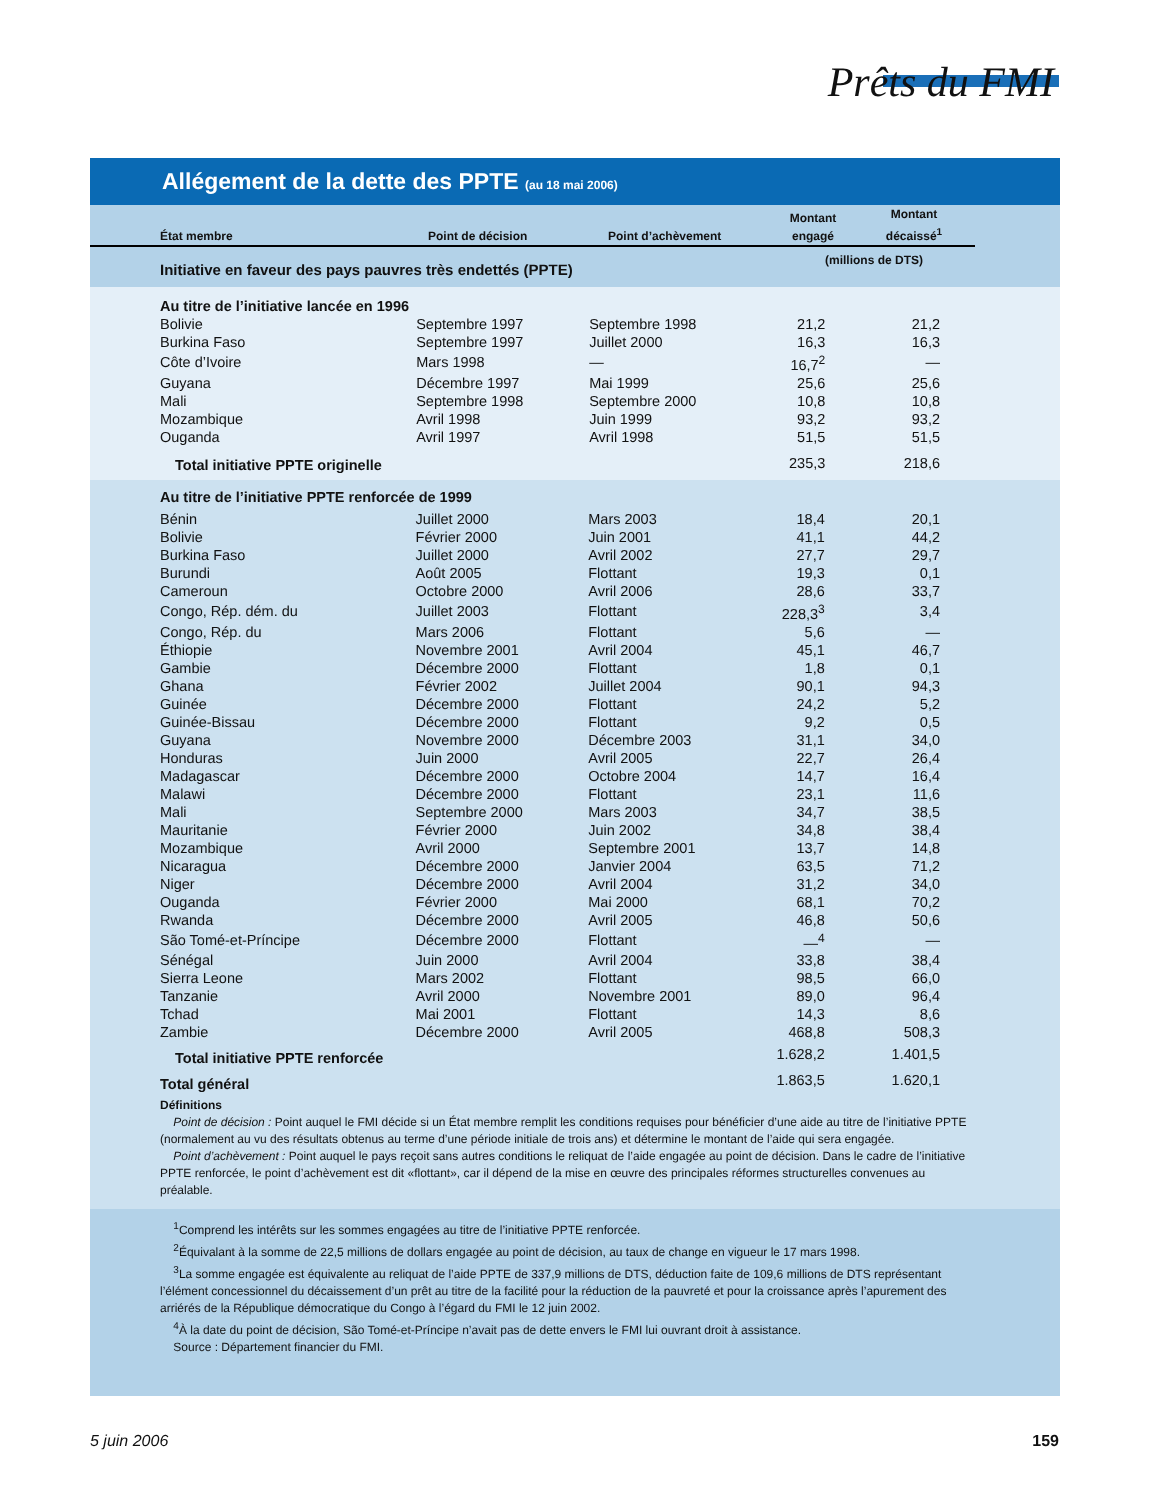Prêts du FMI
Allégement de la dette des PPTE (au 18 mai 2006)
| État membre | Point de décision | Point d’achèvement | Montant engagé | Montant décaissé<sup>1</sup> | |
| --- | --- | --- | --- | --- | --- |
| Initiative en faveur des pays pauvres très endettés (PPTE) | | | (millions de DTS) | | |
| Au titre de l’initiative lancée en 1996 | | | | |
| Bolivie | Septembre 1997 | Septembre 1998 | 21,2 | 21,2 |
| Burkina Faso | Septembre 1997 | Juillet 2000 | 16,3 | 16,3 |
| Côte d’Ivoire | Mars 1998 | — | 16,7<sup>2</sup> | — |
| Guyana | Décembre 1997 | Mai 1999 | 25,6 | 25,6 |
| Mali | Septembre 1998 | Septembre 2000 | 10,8 | 10,8 |
| Mozambique | Avril 1998 | Juin 1999 | 93,2 | 93,2 |
| Ouganda | Avril 1997 | Avril 1998 | 51,5 | 51,5 |
| Total initiative PPTE originelle | | | 235,3 | 218,6 |
| Au titre de l’initiative PPTE renforcée de 1999 | | | | |
| Bénin | Juillet 2000 | Mars 2003 | 18,4 | 20,1 |
| Bolivie | Février 2000 | Juin 2001 | 41,1 | 44,2 |
| Burkina Faso | Juillet 2000 | Avril 2002 | 27,7 | 29,7 |
| Burundi | Août 2005 | Flottant | 19,3 | 0,1 |
| Cameroun | Octobre 2000 | Avril 2006 | 28,6 | 33,7 |
| Congo, Rép. dém. du | Juillet 2003 | Flottant | 228,3<sup>3</sup> | 3,4 |
| Congo, Rép. du | Mars 2006 | Flottant | 5,6 | — |
| Éthiopie | Novembre 2001 | Avril 2004 | 45,1 | 46,7 |
| Gambie | Décembre 2000 | Flottant | 1,8 | 0,1 |
| Ghana | Février 2002 | Juillet 2004 | 90,1 | 94,3 |
| Guinée | Décembre 2000 | Flottant | 24,2 | 5,2 |
| Guinée-Bissau | Décembre 2000 | Flottant | 9,2 | 0,5 |
| Guyana | Novembre 2000 | Décembre 2003 | 31,1 | 34,0 |
| Honduras | Juin 2000 | Avril 2005 | 22,7 | 26,4 |
| Madagascar | Décembre 2000 | Octobre 2004 | 14,7 | 16,4 |
| Malawi | Décembre 2000 | Flottant | 23,1 | 11,6 |
| Mali | Septembre 2000 | Mars 2003 | 34,7 | 38,5 |
| Mauritanie | Février 2000 | Juin 2002 | 34,8 | 38,4 |
| Mozambique | Avril 2000 | Septembre 2001 | 13,7 | 14,8 |
| Nicaragua | Décembre 2000 | Janvier 2004 | 63,5 | 71,2 |
| Niger | Décembre 2000 | Avril 2004 | 31,2 | 34,0 |
| Ouganda | Février 2000 | Mai 2000 | 68,1 | 70,2 |
| Rwanda | Décembre 2000 | Avril 2005 | 46,8 | 50,6 |
| São Tomé-et-Príncipe | Décembre 2000 | Flottant | —<sup>4</sup> | — |
| Sénégal | Juin 2000 | Avril 2004 | 33,8 | 38,4 |
| Sierra Leone | Mars 2002 | Flottant | 98,5 | 66,0 |
| Tanzanie | Avril 2000 | Novembre 2001 | 89,0 | 96,4 |
| Tchad | Mai 2001 | Flottant | 14,3 | 8,6 |
| Zambie | Décembre 2000 | Avril 2005 | 468,8 | 508,3 |
| Total initiative PPTE renforcée | | | 1.628,2 | 1.401,5 |
| Total général | | | 1.863,5 | 1.620,1 |
Définitions
Point de décision : Point auquel le FMI décide si un État membre remplit les conditions requises pour bénéficier d’une aide au titre de l’initiative PPTE (normalement au vu des résultats obtenus au terme d’une période initiale de trois ans) et détermine le montant de l’aide qui sera engagée.
Point d’achèvement : Point auquel le pays reçoit sans autres conditions le reliquat de l’aide engagée au point de décision. Dans le cadre de l’initiative PPTE renforcée, le point d’achèvement est dit «flottant», car il dépend de la mise en œuvre des principales réformes structurelles convenues au préalable.
<sup>1</sup> Comprend les intérêts sur les sommes engagées au titre de l’initiative PPTE renforcée.
<sup>2</sup> Équivalant à la somme de 22,5 millions de dollars engagée au point de décision, au taux de change en vigueur le 17 mars 1998.
<sup>3</sup> La somme engagée est équivalente au reliquat de l’aide PPTE de 337,9 millions de DTS, déduction faite de 109,6 millions de DTS représentant l’élément concessionnel du décaissement d’un prêt au titre de la facilité pour la réduction de la pauvreté et pour la croissance après l’apurement des arriérés de la République démocratique du Congo à l’égard du FMI le 12 juin 2002.
<sup>4</sup> À la date du point de décision, São Tomé-et-Príncipe n’avait pas de dette envers le FMI lui ouvrant droit à assistance.
Source : Département financier du FMI.
5 juin 2006 159